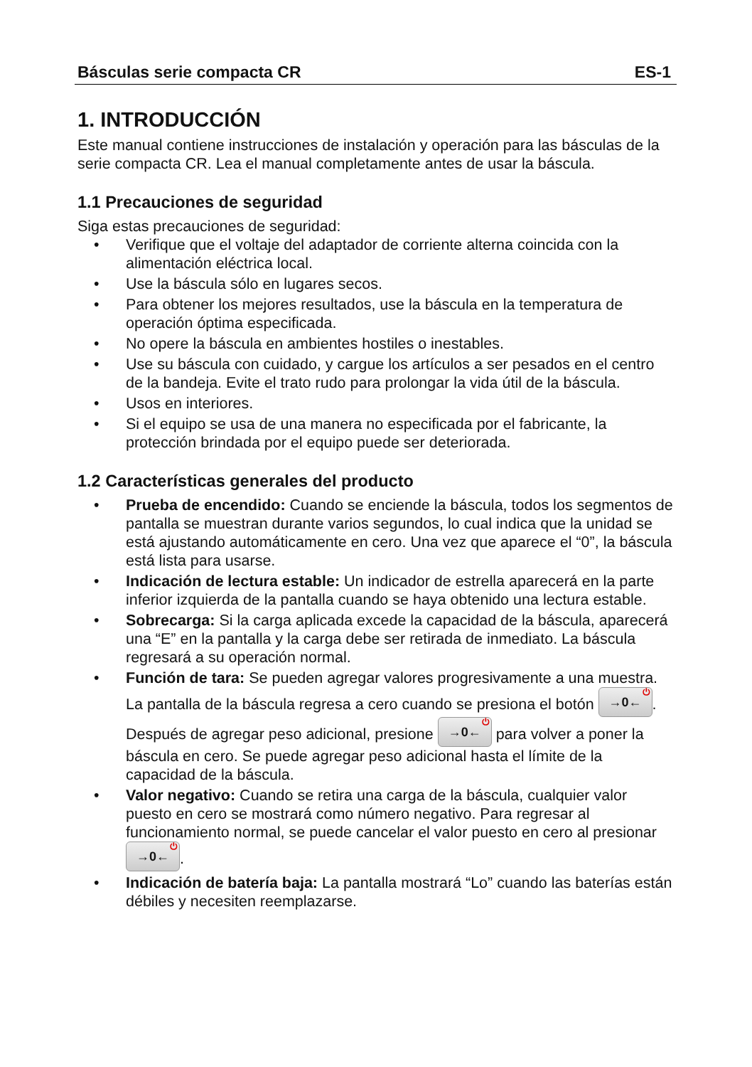Básculas serie compacta CR ES-1
1. INTRODUCCIÓN
Este manual contiene instrucciones de instalación y operación para las básculas de la serie compacta CR. Lea el manual completamente antes de usar la báscula.
1.1 Precauciones de seguridad
Siga estas precauciones de seguridad:
Verifique que el voltaje del adaptador de corriente alterna coincida con la alimentación eléctrica local.
Use la báscula sólo en lugares secos.
Para obtener los mejores resultados, use la báscula en la temperatura de operación óptima especificada.
No opere la báscula en ambientes hostiles o inestables.
Use su báscula con cuidado, y cargue los artículos a ser pesados en el centro de la bandeja. Evite el trato rudo para prolongar la vida útil de la báscula.
Usos en interiores.
Si el equipo se usa de una manera no especificada por el fabricante, la protección brindada por el equipo puede ser deteriorada.
1.2 Características generales del producto
Prueba de encendido: Cuando se enciende la báscula, todos los segmentos de pantalla se muestran durante varios segundos, lo cual indica que la unidad se está ajustando automáticamente en cero. Una vez que aparece el “0”, la báscula está lista para usarse.
Indicación de lectura estable: Un indicador de estrella aparecerá en la parte inferior izquierda de la pantalla cuando se haya obtenido una lectura estable.
Sobrecarga: Si la carga aplicada excede la capacidad de la báscula, aparecerá una “E” en la pantalla y la carga debe ser retirada de inmediato. La báscula regresará a su operación normal.
Función de tara: Se pueden agregar valores progresivamente a una muestra. La pantalla de la báscula regresa a cero cuando se presiona el botón →0←<sup>⏻</sup>. Después de agregar peso adicional, presione →0←<sup>⏻</sup> para volver a poner la báscula en cero. Se puede agregar peso adicional hasta el límite de la capacidad de la báscula.
Valor negativo: Cuando se retira una carga de la báscula, cualquier valor puesto en cero se mostrará como número negativo. Para regresar al funcionamiento normal, se puede cancelar el valor puesto en cero al presionar →0←<sup>⏻</sup>.
Indicación de batería baja: La pantalla mostrará “Lo” cuando las baterías están débiles y necesiten reemplazarse.